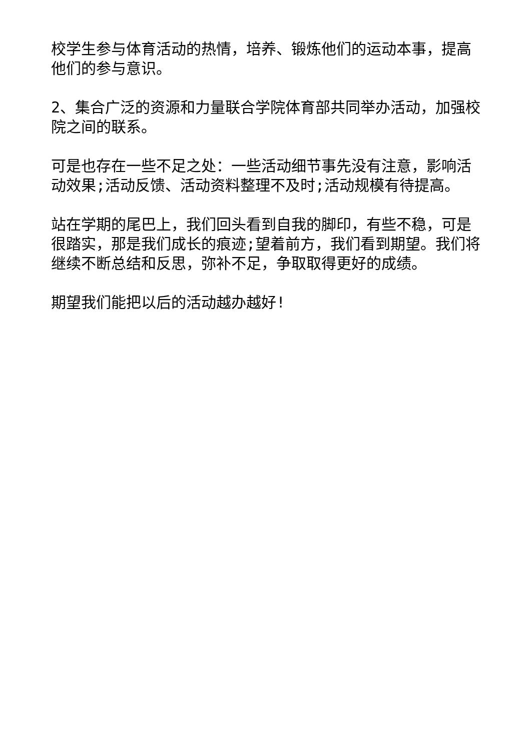校学生参与体育活动的热情，培养、锻炼他们的运动本事，提高他们的参与意识。
2、集合广泛的资源和力量联合学院体育部共同举办活动，加强校院之间的联系。
可是也存在一些不足之处：一些活动细节事先没有注意，影响活动效果;活动反馈、活动资料整理不及时;活动规模有待提高。
站在学期的尾巴上，我们回头看到自我的脚印，有些不稳，可是很踏实，那是我们成长的痕迹;望着前方，我们看到期望。我们将继续不断总结和反思，弥补不足，争取取得更好的成绩。
期望我们能把以后的活动越办越好!